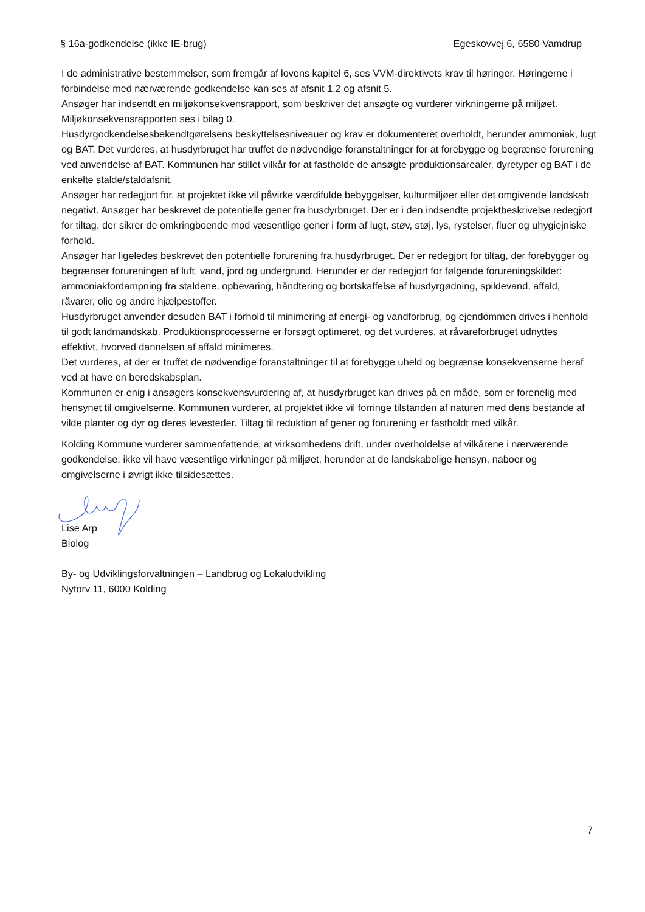§ 16a-godkendelse (ikke IE-brug) Egeskovvej 6, 6580 Vamdrup
I de administrative bestemmelser, som fremgår af lovens kapitel 6, ses VVM-direktivets krav til høringer. Høringerne i forbindelse med nærværende godkendelse kan ses af afsnit 1.2 og afsnit 5.
Ansøger har indsendt en miljøkonsekvensrapport, som beskriver det ansøgte og vurderer virkningerne på miljøet. Miljøkonsekvensrapporten ses i bilag 0.
Husdyrgodkendelsesbekendtgørelsens beskyttelsesniveauer og krav er dokumenteret overholdt, herunder ammoniak, lugt og BAT. Det vurderes, at husdyrbruget har truffet de nødvendige foranstaltninger for at forebygge og begrænse forurening ved anvendelse af BAT. Kommunen har stillet vilkår for at fastholde de ansøgte produktionsarealer, dyretyper og BAT i de enkelte stalde/staldafsnit.
Ansøger har redegjort for, at projektet ikke vil påvirke værdifulde bebyggelser, kulturmiljøer eller det omgivende landskab negativt. Ansøger har beskrevet de potentielle gener fra husdyrbruget. Der er i den indsendte projektbeskrivelse redegjort for tiltag, der sikrer de omkringboende mod væsentlige gener i form af lugt, støv, støj, lys, rystelser, fluer og uhygiejniske forhold.
Ansøger har ligeledes beskrevet den potentielle forurening fra husdyrbruget. Der er redegjort for tiltag, der forebygger og begrænser forureningen af luft, vand, jord og undergrund. Herunder er der redegjort for følgende forureningskilder: ammoniakfordampning fra staldene, opbevaring, håndtering og bortskaffelse af husdyrgødning, spildevand, affald, råvarer, olie og andre hjælpestoffer.
Husdyrbruget anvender desuden BAT i forhold til minimering af energi- og vandforbrug, og ejendommen drives i henhold til godt landmandskab. Produktionsprocesserne er forsøgt optimeret, og det vurderes, at råvareforbruget udnyttes effektivt, hvorved dannelsen af affald minimeres.
Det vurderes, at der er truffet de nødvendige foranstaltninger til at forebygge uheld og begrænse konsekvenserne heraf ved at have en beredskabsplan.
Kommunen er enig i ansøgers konsekvensvurdering af, at husdyrbruget kan drives på en måde, som er forenelig med hensynet til omgivelserne. Kommunen vurderer, at projektet ikke vil forringe tilstanden af naturen med dens bestande af vilde planter og dyr og deres levesteder. Tiltag til reduktion af gener og forurening er fastholdt med vilkår.
Kolding Kommune vurderer sammenfattende, at virksomhedens drift, under overholdelse af vilkårene i nærværende godkendelse, ikke vil have væsentlige virkninger på miljøet, herunder at de landskabelige hensyn, naboer og omgivelserne i øvrigt ikke tilsidesættes.
Lise Arp
Biolog
By- og Udviklingsforvaltningen – Landbrug og Lokaludvikling
Nytorv 11, 6000 Kolding
7